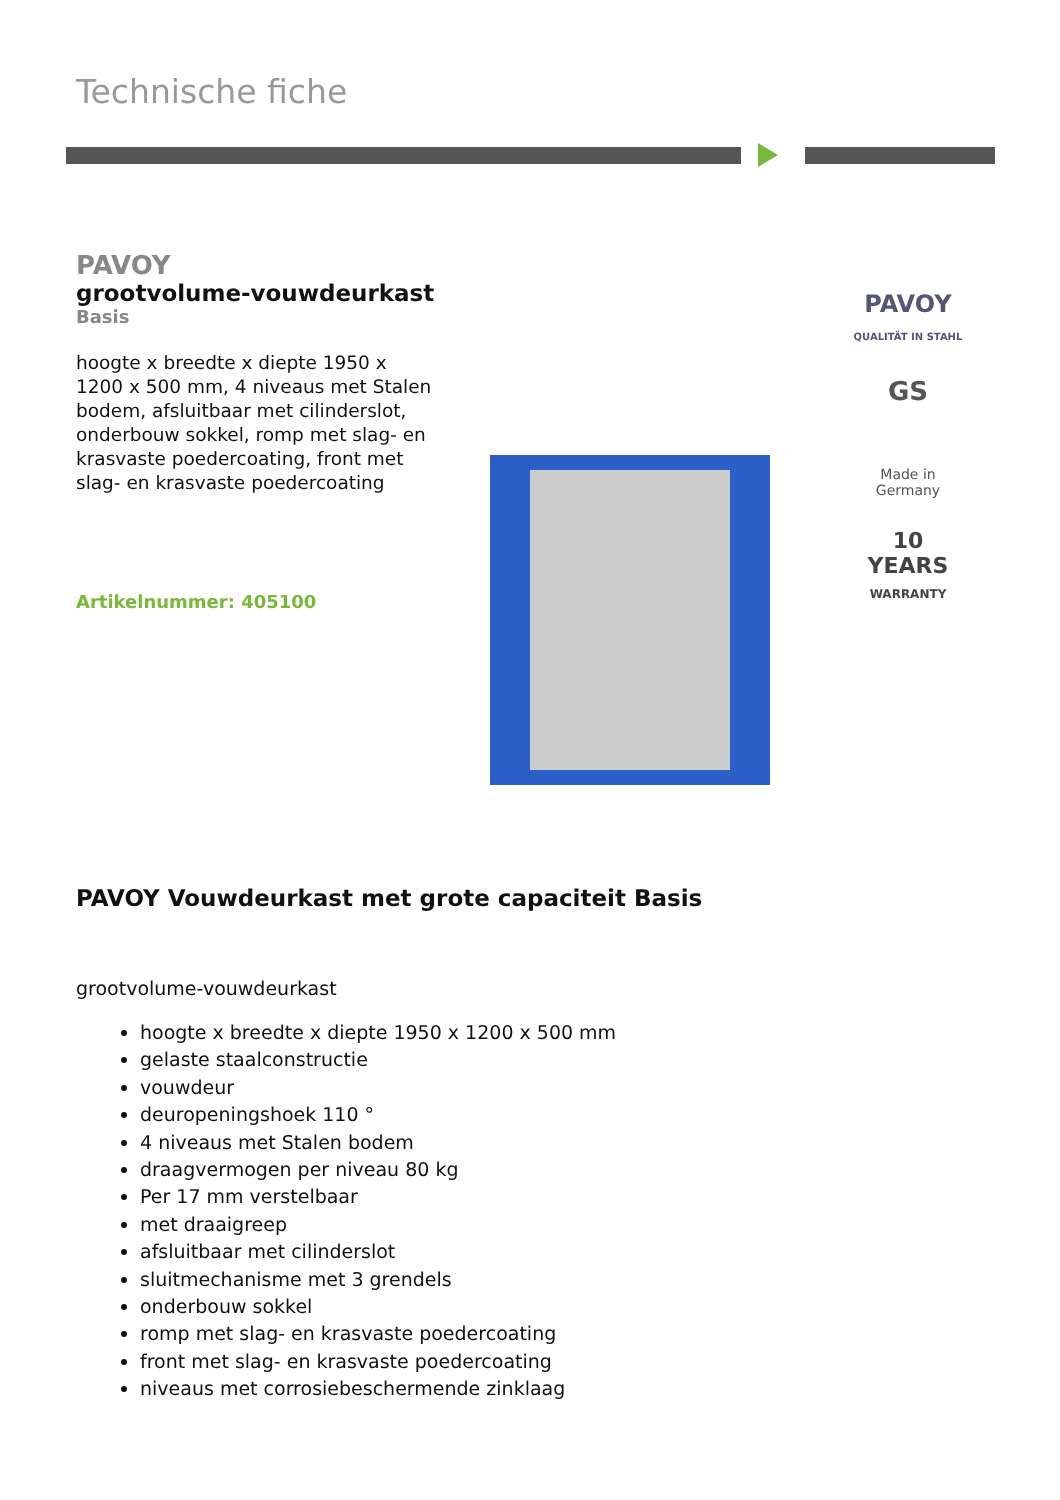Technische fiche
PAVOY
grootvolume-vouwdeurkast
Basis
hoogte x breedte x diepte 1950 x 1200 x 500 mm, 4 niveaus met Stalen bodem, afsluitbaar met cilinderslot, onderbouw sokkel, romp met slag- en krasvaste poedercoating, front met slag- en krasvaste poedercoating
Artikelnummer: 405100
PAVOY
QUALITÄT IN STAHL
GS
Made in
Germany
10
YEARS
WARRANTY
PAVOY Vouwdeurkast met grote capaciteit Basis
grootvolume-vouwdeurkast
hoogte x breedte x diepte 1950 x 1200 x 500 mm
gelaste staalconstructie
vouwdeur
deuropeningshoek 110 °
4 niveaus met Stalen bodem
draagvermogen per niveau 80 kg
Per 17 mm verstelbaar
met draaigreep
afsluitbaar met cilinderslot
sluitmechanisme met 3 grendels
onderbouw sokkel
romp met slag- en krasvaste poedercoating
front met slag- en krasvaste poedercoating
niveaus met corrosiebeschermende zinklaag